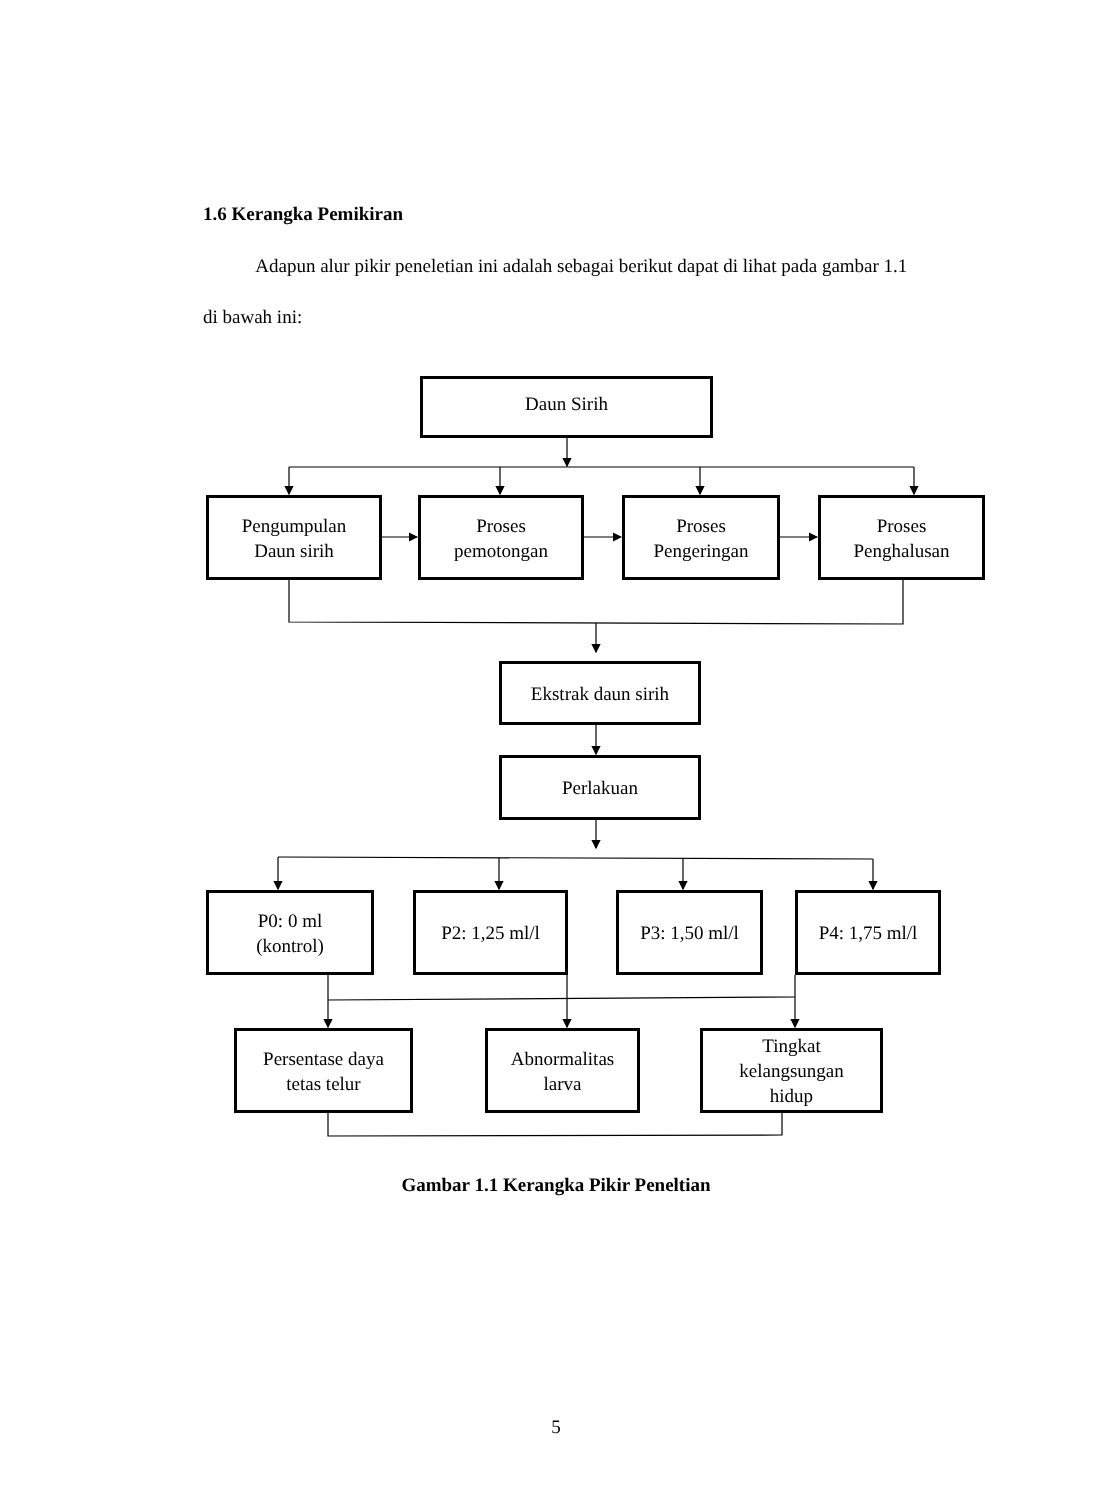1.6 Kerangka Pemikiran
Adapun alur pikir peneletian ini adalah sebagai berikut dapat di lihat pada gambar 1.1 di bawah ini:
Daun Sirih
Pengumpulan
Daun sirih
Proses
pemotongan
Proses
Pengeringan
Proses
Penghalusan
Ekstrak daun sirih
Perlakuan
P0: 0 ml
(kontrol)
P2: 1,25 ml/l P3: 1,50 ml/l
P4: 1,75 ml/l
Persentase daya
tetas telur
Abnormalitas
larva
Tingkat
kelangsungan
hidup
Gambar 1.1 Kerangka Pikir Peneltian
5